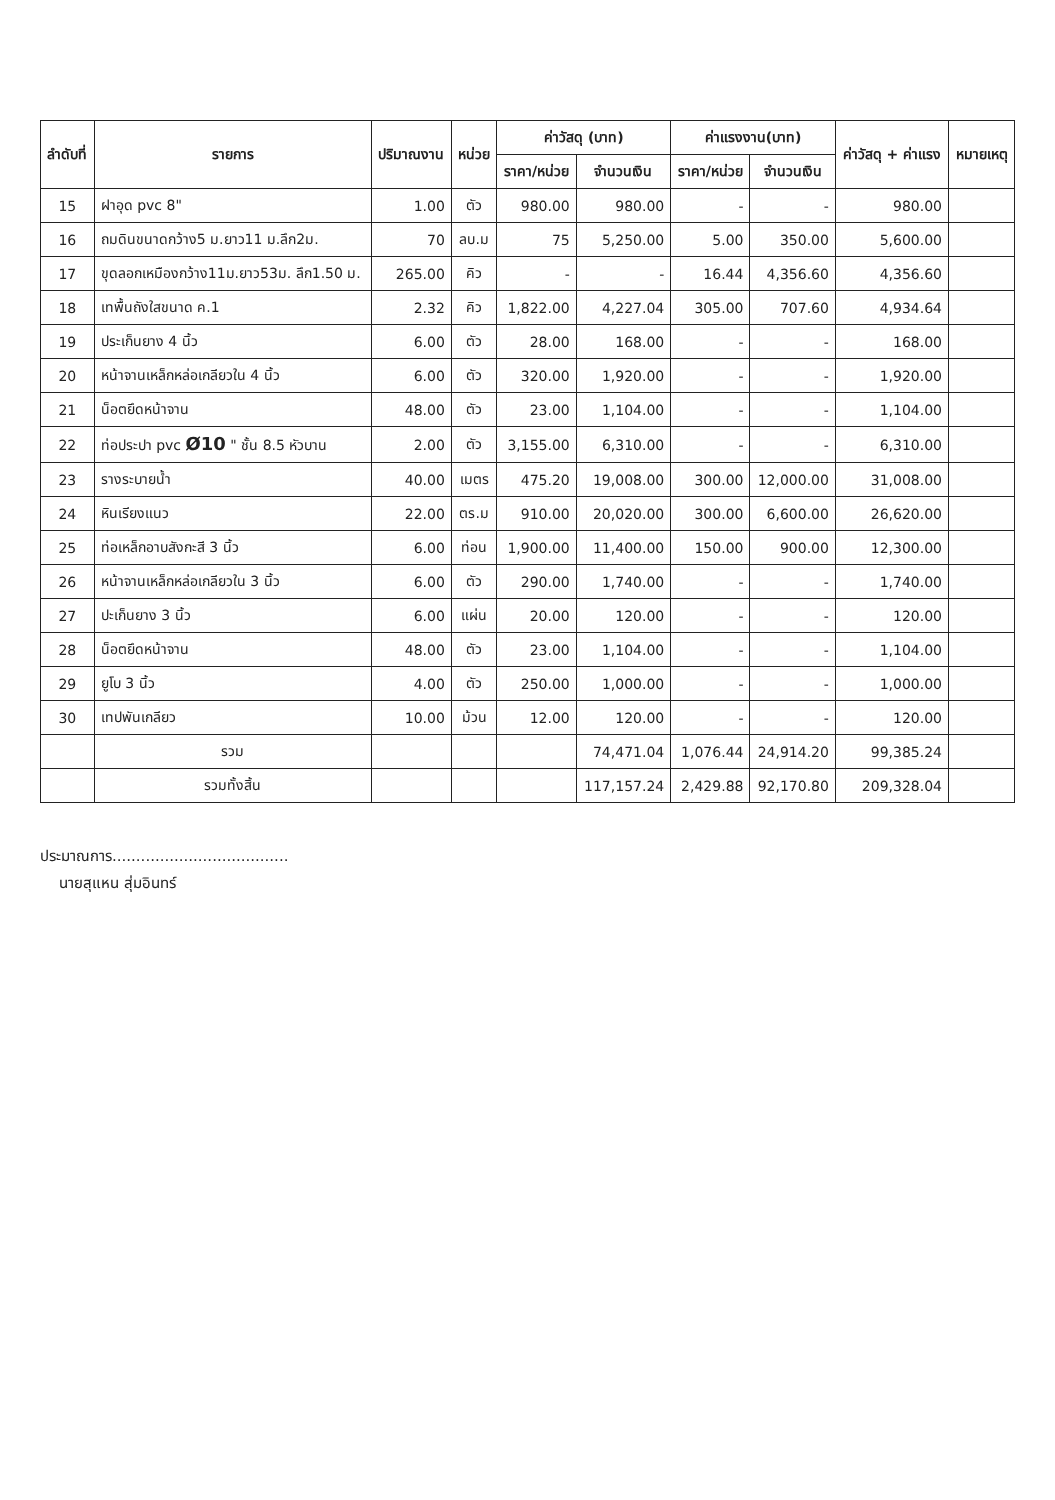| ลำดับที่ | รายการ | ปริมาณงาน | หน่วย | ค่าวัสดุ (บาท) | | ค่าแรงงาน(บาท) | | ค่าวัสดุ + ค่าแรง | หมายเหตุ |
| --- | --- | --- | --- | --- | --- | --- | --- | --- | --- |
| | | | | ราคา/หน่วย | จำนวนเงิน | ราคา/หน่วย | จำนวนเงิน | | |
| 15 | ฝาอุด pvc 8" | 1.00 | ตัว | 980.00 | 980.00 | - | - | 980.00 | |
| 16 | ถมดินขนาดกว้าง5 ม.ยาว11 ม.ลึก2ม. | 70 | ลบ.ม | 75 | 5,250.00 | 5.00 | 350.00 | 5,600.00 | |
| 17 | ขุดลอกเหมืองกว้าง11ม.ยาว53ม. ลึก1.50 ม. | 265.00 | คิว | - | - | 16.44 | 4,356.60 | 4,356.60 | |
| 18 | เทพื้นถังใสขนาด ค.1 | 2.32 | คิว | 1,822.00 | 4,227.04 | 305.00 | 707.60 | 4,934.64 | |
| 19 | ประเก็นยาง 4 นิ้ว | 6.00 | ตัว | 28.00 | 168.00 | - | - | 168.00 | |
| 20 | หน้าจานเหล็กหล่อเกลียวใน 4 นิ้ว | 6.00 | ตัว | 320.00 | 1,920.00 | - | - | 1,920.00 | |
| 21 | น็อตยึดหน้าจาน | 48.00 | ตัว | 23.00 | 1,104.00 | - | - | 1,104.00 | |
| 22 | ท่อประปา pvc Ø10 " ชั้น 8.5 หัวบาน | 2.00 | ตัว | 3,155.00 | 6,310.00 | - | - | 6,310.00 | |
| 23 | รางระบายน้ำ | 40.00 | เมตร | 475.20 | 19,008.00 | 300.00 | 12,000.00 | 31,008.00 | |
| 24 | หินเรียงแนว | 22.00 | ตร.ม | 910.00 | 20,020.00 | 300.00 | 6,600.00 | 26,620.00 | |
| 25 | ท่อเหล็กอาบสังกะสี 3 นิ้ว | 6.00 | ท่อน | 1,900.00 | 11,400.00 | 150.00 | 900.00 | 12,300.00 | |
| 26 | หน้าจานเหล็กหล่อเกลียวใน 3 นิ้ว | 6.00 | ตัว | 290.00 | 1,740.00 | - | - | 1,740.00 | |
| 27 | ปะเก็นยาง 3 นิ้ว | 6.00 | แผ่น | 20.00 | 120.00 | - | - | 120.00 | |
| 28 | น็อตยึดหน้าจาน | 48.00 | ตัว | 23.00 | 1,104.00 | - | - | 1,104.00 | |
| 29 | ยูโบ 3 นิ้ว | 4.00 | ตัว | 250.00 | 1,000.00 | - | - | 1,000.00 | |
| 30 | เทปพันเกลียว | 10.00 | ม้วน | 12.00 | 120.00 | - | - | 120.00 | |
| | รวม | | | | 74,471.04 | 1,076.44 | 24,914.20 | 99,385.24 | |
| | รวมทั้งสิ้น | | | | 117,157.24 | 2,429.88 | 92,170.80 | 209,328.04 | |
ประมาณการ.....................................
นายสุแหน สุ่มอินทร์